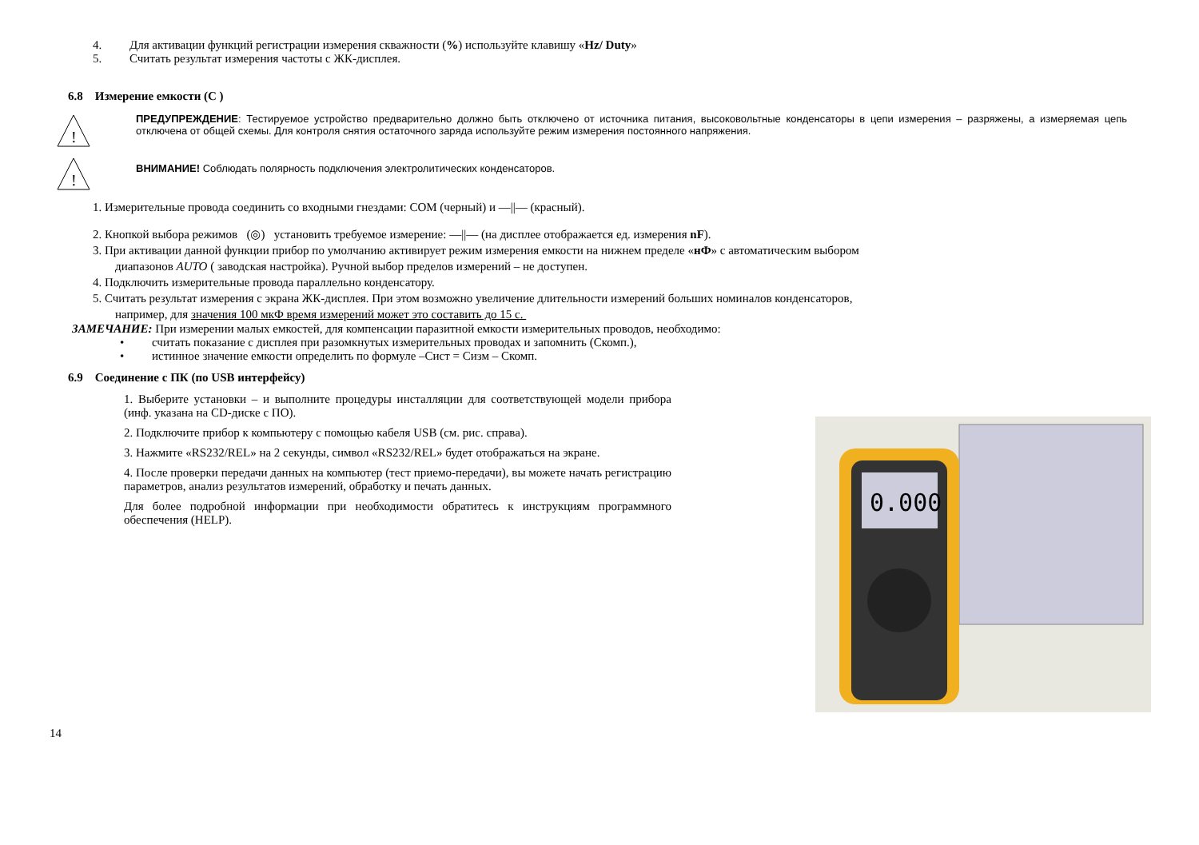4. Для активации функций регистрации измерения скважности (%) используйте клавишу «Hz/ Duty»
5. Считать результат измерения частоты с ЖК-дисплея.
6.8 Измерение емкости (С )
!
ПРЕДУПРЕЖДЕНИЕ: Тестируемое устройство предварительно должно быть отключено от источника питания, высоковольтные конденсаторы в цепи измерения – разряжены, а измеряемая цепь отключена от общей схемы. Для контроля снятия остаточного заряда используйте режим измерения постоянного напряжения.
!
ВНИМАНИЕ! Соблюдать полярность подключения электролитических конденсаторов.
1. Измерительные провода соединить со входными гнездами: COM (черный) и —||— (красный).
2. Кнопкой выбора режимов (◎) установить требуемое измерение: —||— (на дисплее отображается ед. измерения nF).
3. При активации данной функции прибор по умолчанию активирует режим измерения емкости на нижнем пределе «нФ» с автоматическим выбором
диапазонов AUTO ( заводская настройка). Ручной выбор пределов измерений – не доступен.
4. Подключить измерительные провода параллельно конденсатору.
5. Считать результат измерения с экрана ЖК-дисплея. При этом возможно увеличение длительности измерений больших номиналов конденсаторов,
например, для значения 100 мкФ время измерений может это составить до 15 с.
ЗАМЕЧАНИЕ: При измерении малых емкостей, для компенсации паразитной емкости измерительных проводов, необходимо:
• считать показание с дисплея при разомкнутых измерительных проводах и запомнить (Скомп.),
• истинное значение емкости определить по формуле –Сист = Сизм – Скомп.
6.9 Соединение с ПК (по USB интерфейсу)
1. Выберите установки – и выполните процедуры инсталляции для соответствующей модели прибора (инф. указана на CD-диске с ПО).
2. Подключите прибор к компьютеру с помощью кабеля USB (см. рис. справа).
3. Нажмите «RS232/REL» на 2 секунды, символ «RS232/REL» будет отображаться на экране.
4. После проверки передачи данных на компьютер (тест приемо-передачи), вы можете начать регистрацию параметров, анализ результатов измерений, обработку и печать данных.
Для более подробной информации при необходимости обратитесь к инструкциям программного обеспечения (HELP).
0.000
14